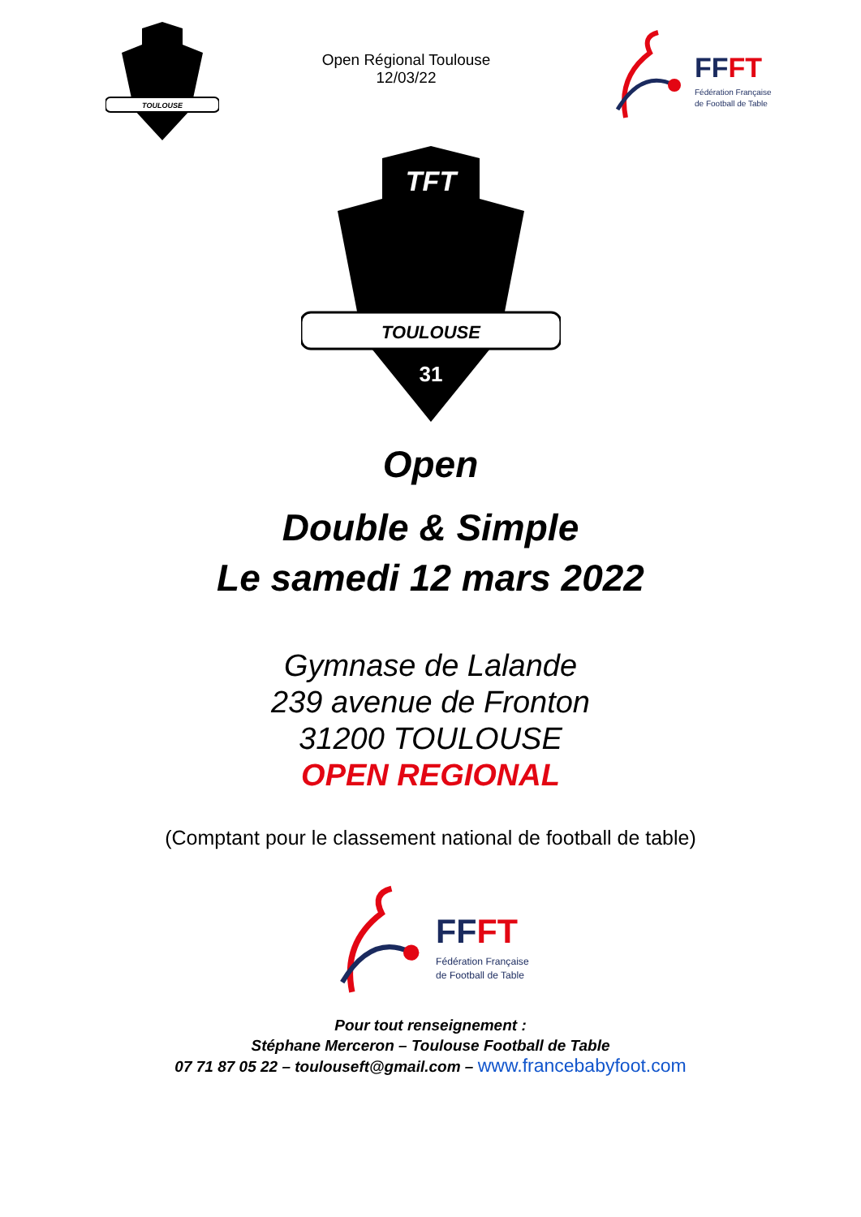TOULOUSE
Open Régional Toulouse
12/03/22
FFFT
Fédération Française
de Football de Table
TOULOUSE
TFT
31
Open
Double & Simple
Le samedi 12 mars 2022
Gymnase de Lalande
239 avenue de Fronton
31200 TOULOUSE
OPEN REGIONAL
(Comptant pour le classement national de football de table)
FFFT
Fédération Française
de Football de Table
Pour tout renseignement :
Stéphane Merceron – Toulouse Football de Table
07 71 87 05 22 – toulouseft@gmail.com – www.francebabyfoot.com